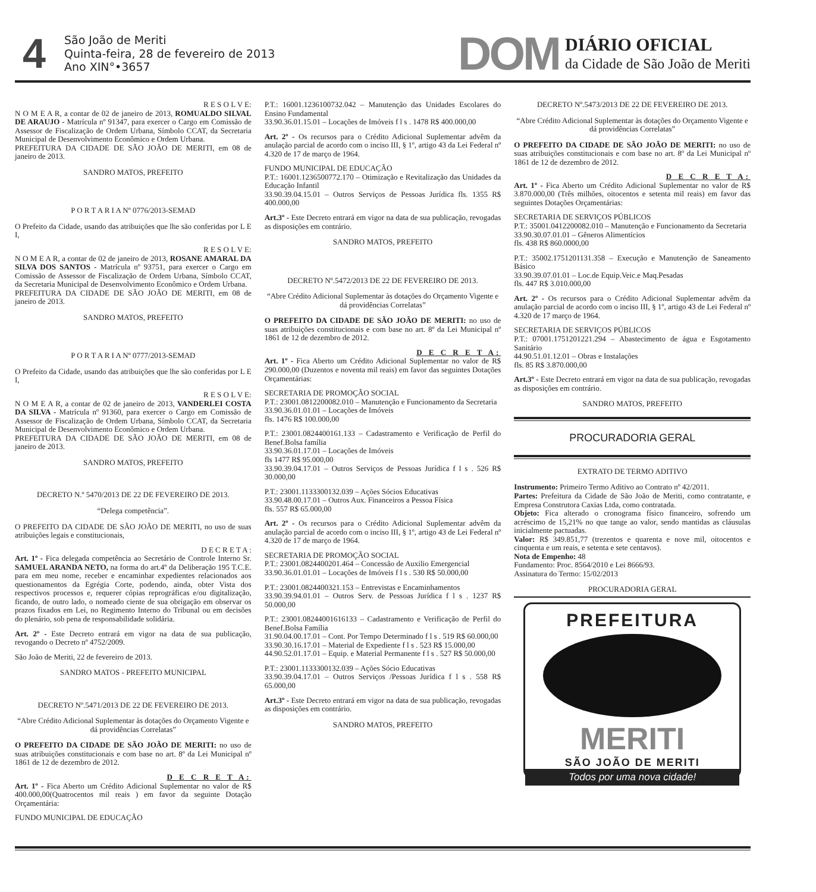4
São João de Meriti
Quinta-feira, 28 de fevereiro de 2013
Ano XIN°•3657
DOM
DIÁRIO OFICIAL
da Cidade de São João de Meriti
R E S O L V E:
N O M E A R, a contar de 02 de janeiro de 2013, ROMUALDO SILVAL DE ARAUJO - Matrícula nº 91347, para exercer o Cargo em Comissão de Assessor de Fiscalização de Ordem Urbana, Símbolo CCAT, da Secretaria Municipal de Desenvolvimento Econômico e Ordem Urbana.
PREFEITURA DA CIDADE DE SÃO JOÃO DE MERITI, em 08 de janeiro de 2013.
SANDRO MATOS, PREFEITO
P O R T A R I A Nº 0776/2013-SEMAD
O Prefeito da Cidade, usando das atribuições que lhe são conferidas por L E I,
R E S O L V E:
N O M E A R, a contar de 02 de janeiro de 2013, ROSANE AMARAL DA SILVA DOS SANTOS - Matrícula nº 93751, para exercer o Cargo em Comissão de Assessor de Fiscalização de Ordem Urbana, Símbolo CCAT, da Secretaria Municipal de Desenvolvimento Econômico e Ordem Urbana.
PREFEITURA DA CIDADE DE SÃO JOÃO DE MERITI, em 08 de janeiro de 2013.
SANDRO MATOS, PREFEITO
P O R T A R I A Nº 0777/2013-SEMAD
O Prefeito da Cidade, usando das atribuições que lhe são conferidas por L E I,
R E S O L V E:
N O M E A R, a contar de 02 de janeiro de 2013, VANDERLEI COSTA DA SILVA - Matrícula nº 91360, para exercer o Cargo em Comissão de Assessor de Fiscalização de Ordem Urbana, Símbolo CCAT, da Secretaria Municipal de Desenvolvimento Econômico e Ordem Urbana.
PREFEITURA DA CIDADE DE SÃO JOÃO DE MERITI, em 08 de janeiro de 2013.
SANDRO MATOS, PREFEITO
DECRETO N.º 5470/2013 DE 22 DE FEVEREIRO DE 2013.
“Delega competência”.
O PREFEITO DA CIDADE DE SÃO JOÃO DE MERITI, no uso de suas atribuições legais e constitucionais,
D E C R E T A :
Art. 1º - Fica delegada competência ao Secretário de Controle Interno Sr. SAMUEL ARANDA NETO, na forma do art.4º da Deliberação 195 T.C.E. para em meu nome, receber e encaminhar expedientes relacionados aos questionamentos da Egrégia Corte, podendo, ainda, obter Vista dos respectivos processos e, requerer cópias reprográficas e/ou digitalização, ficando, de outro lado, o nomeado ciente de sua obrigação em observar os prazos fixados em Lei, no Regimento Interno do Tribunal ou em decisões do plenário, sob pena de responsabilidade solidária.
Art. 2º - Este Decreto entrará em vigor na data de sua publicação, revogando o Decreto nº 4752/2009.
São João de Meriti, 22 de fevereiro de 2013.
SANDRO MATOS - PREFEITO MUNICIPAL
DECRETO Nº.5471/2013 DE 22 DE FEVEREIRO DE 2013.
“Abre Crédito Adicional Suplementar às dotações do Orçamento Vigente e dá providências Correlatas”
O PREFEITO DA CIDADE DE SÃO JOÃO DE MERITI: no uso de suas atribuições constitucionais e com base no art. 8º da Lei Municipal nº 1861 de 12 de dezembro de 2012.
D E C R E T A:
Art. 1º - Fica Aberto um Crédito Adicional Suplementar no valor de R$ 400.000,00(Quatrocentos mil reais ) em favor da seguinte Dotação Orçamentária:
FUNDO MUNICIPAL DE EDUCAÇÃO
P.T.: 16001.1236100732.042 – Manutenção das Unidades Escolares do Ensino Fundamental
33.90.36.01.15.01 – Locações de Imóveis f l s . 1478 R$ 400.000,00
Art. 2º - Os recursos para o Crédito Adicional Suplementar advêm da anulação parcial de acordo com o inciso III, § 1º, artigo 43 da Lei Federal nº 4.320 de 17 de março de 1964.
FUNDO MUNICIPAL DE EDUCAÇÃO
P.T.: 16001.1236500772.170 – Otimização e Revitalização das Unidades da Educação Infantil
33.90.39.04.15.01 – Outros Serviços de Pessoas Jurídica fls. 1355 R$ 400.000,00
Art.3º - Este Decreto entrará em vigor na data de sua publicação, revogadas as disposições em contrário.
SANDRO MATOS, PREFEITO
DECRETO Nº.5472/2013 DE 22 DE FEVEREIRO DE 2013.
“Abre Crédito Adicional Suplementar às dotações do Orçamento Vigente e dá providências Correlatas”
O PREFEITO DA CIDADE DE SÃO JOÃO DE MERITI: no uso de suas atribuições constitucionais e com base no art. 8º da Lei Municipal nº 1861 de 12 de dezembro de 2012.
D E C R E T A:
Art. 1º - Fica Aberto um Crédito Adicional Suplementar no valor de R$ 290.000,00 (Duzentos e noventa mil reais) em favor das seguintes Dotações Orçamentárias:
SECRETARIA DE PROMOÇÃO SOCIAL
P.T.: 23001.0812200082.010 – Manutenção e Funcionamento da Secretaria
33.90.36.01.01.01 – Locações de Imóveis
fls. 1476 R$ 100.000,00
P.T.: 23001.0824400161.133 – Cadastramento e Verificação de Perfil do Benef.Bolsa família
33.90.36.01.17.01 – Locações de Imóveis
fls 1477 R$ 95.000,00
33.90.39.04.17.01 – Outros Serviços de Pessoas Jurídica f l s . 526 R$ 30.000,00
P.T.: 23001.1133300132.039 – Ações Sócios Educativas
33.90.48.00.17.01 – Outros Aux. Financeiros a Pessoa Física
fls. 557 R$ 65.000,00
Art. 2º - Os recursos para o Crédito Adicional Suplementar advêm da anulação parcial de acordo com o inciso III, § 1º, artigo 43 de Lei Federal nº 4.320 de 17 de março de 1964.
SECRETARIA DE PROMOÇÃO SOCIAL
P.T.: 23001.0824400201.464 – Concessão de Auxilio Emergencial
33.90.36.01.01.01 – Locações de Imóveis f l s . 530 R$ 50.000,00
P.T.: 23001.0824400321.153 – Entrevistas e Encaminhamentos
33.90.39.94.01.01 – Outros Serv. de Pessoas Jurídica f l s . 1237 R$ 50.000,00
P.T.: 23001.08244001616133 – Cadastramento e Verificação de Perfil do Benef.Bolsa Família
31.90.04.00.17.01 – Cont. Por Tempo Determinado f l s . 519 R$ 60.000,00
33.90.30.16.17.01 – Material de Expediente f l s . 523 R$ 15.000,00
44.90.52.01.17.01 – Equip. e Material Permanente f l s . 527 R$ 50.000,00
P.T.: 23001.1133300132.039 – Ações Sócio Educativas
33.90.39.04.17.01 – Outros Serviços /Pessoas Jurídica f l s . 558 R$ 65.000,00
Art.3º - Este Decreto entrará em vigor na data de sua publicação, revogadas as disposições em contrário.
SANDRO MATOS, PREFEITO
DECRETO Nº.5473/2013 DE 22 DE FEVEREIRO DE 2013.
“Abre Crédito Adicional Suplementar às dotações do Orçamento Vigente e dá providências Correlatas”
O PREFEITO DA CIDADE DE SÃO JOÃO DE MERITI: no uso de suas atribuições constitucionais e com base no art. 8º da Lei Municipal nº 1861 de 12 de dezembro de 2012.
D E C R E T A:
Art. 1º - Fica Aberto um Crédito Adicional Suplementar no valor de R$ 3.870.000,00 (Três milhões, oitocentos e setenta mil reais) em favor das seguintes Dotações Orçamentárias:
SECRETARIA DE SERVIÇOS PÚBLICOS
P.T.: 35001.0412200082.010 – Manutenção e Funcionamento da Secretaria
33.90.30.07.01.01 – Gêneros Alimentícios
fls. 438 R$ 860.0000,00
P.T.: 35002.1751201131.358 – Execução e Manutenção de Saneamento Básico
33.90.39.07.01.01 – Loc.de Equip.Veic.e Maq.Pesadas
fls. 447 R$ 3.010.000,00
Art. 2º - Os recursos para o Crédito Adicional Suplementar advêm da anulação parcial de acordo com o inciso III, § 1º, artigo 43 de Lei Federal nº 4.320 de 17 março de 1964.
SECRETARIA DE SERVIÇOS PÚBLICOS
P.T.: 07001.1751201221.294 – Abastecimento de água e Esgotamento Sanitário
44.90.51.01.12.01 – Obras e Instalações
fls. 85 R$ 3.870.000,00
Art.3º - Este Decreto entrará em vigor na data de sua publicação, revogadas as disposições em contrário.
SANDRO MATOS, PREFEITO
PROCURADORIA GERAL
EXTRATO DE TERMO ADITIVO
Instrumento: Primeiro Termo Aditivo ao Contrato nº 42/2011.
Partes: Prefeitura da Cidade de São João de Meriti, como contratante, e Empresa Construtora Caxias Ltda, como contratada.
Objeto: Fica alterado o cronograma físico financeiro, sofrendo um acréscimo de 15,21% no que tange ao valor, sendo mantidas as cláusulas inicialmente pactuadas.
Valor: R$ 349.851,77 (trezentos e quarenta e nove mil, oitocentos e cinquenta e um reais, e setenta e sete centavos).
Nota de Empenho: 48
Fundamento: Proc. 8564/2010 e Lei 8666/93.
Assinatura do Termo: 15/02/2013
PROCURADORIA GERAL
PREFEITURA
MERITI
SÃO JOÃO DE MERITI
Todos por uma nova cidade!